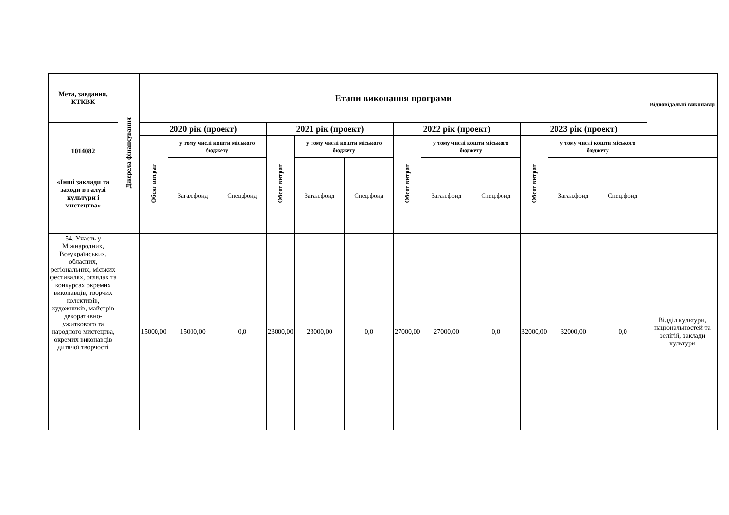| Мета, завдання, КТКВК | Джерела фінансування | Етапи виконання програми | | | | | | | | | | | | Відповідальні виконавці |
| --- | --- | --- | --- | --- | --- | --- | --- | --- | --- | --- | --- | --- | --- | --- |
| 1014082 «Інші заклади та заходи в галузі культури і мистецтва» | | 2020 рік (проект) | | | 2021 рік (проект) | | | 2022 рік (проект) | | | 2023 рік (проект) | | | |
| | | Обсяг витрат | у тому числі кошти міського бюджету | | Обсяг витрат | у тому числі кошти міського бюджету | | Обсяг витрат | у тому числі кошти міського бюджету | | Обсяг витрат | у тому числі кошти міського бюджету | | |
| | | | Загал.фонд | Спец.фонд | | Загал.фонд | Спец.фонд | | Загал.фонд | Спец.фонд | | Загал.фонд | Спец.фонд | |
| 54. Участь у Міжнародних, Всеукраїнських, обласних, регіональних, міських фестивалях, оглядах та конкурсах окремих виконавців, творчих колективів, художників, майстрів декоративно-ужиткового та народного мистецтва, окремих виконавців дитячої творчості | | 15000,00 | 15000,00 | 0,0 | 23000,00 | 23000,00 | 0,0 | 27000,00 | 27000,00 | 0,0 | 32000,00 | 32000,00 | 0,0 | Відділ культури, національностей та релігій, заклади культури |